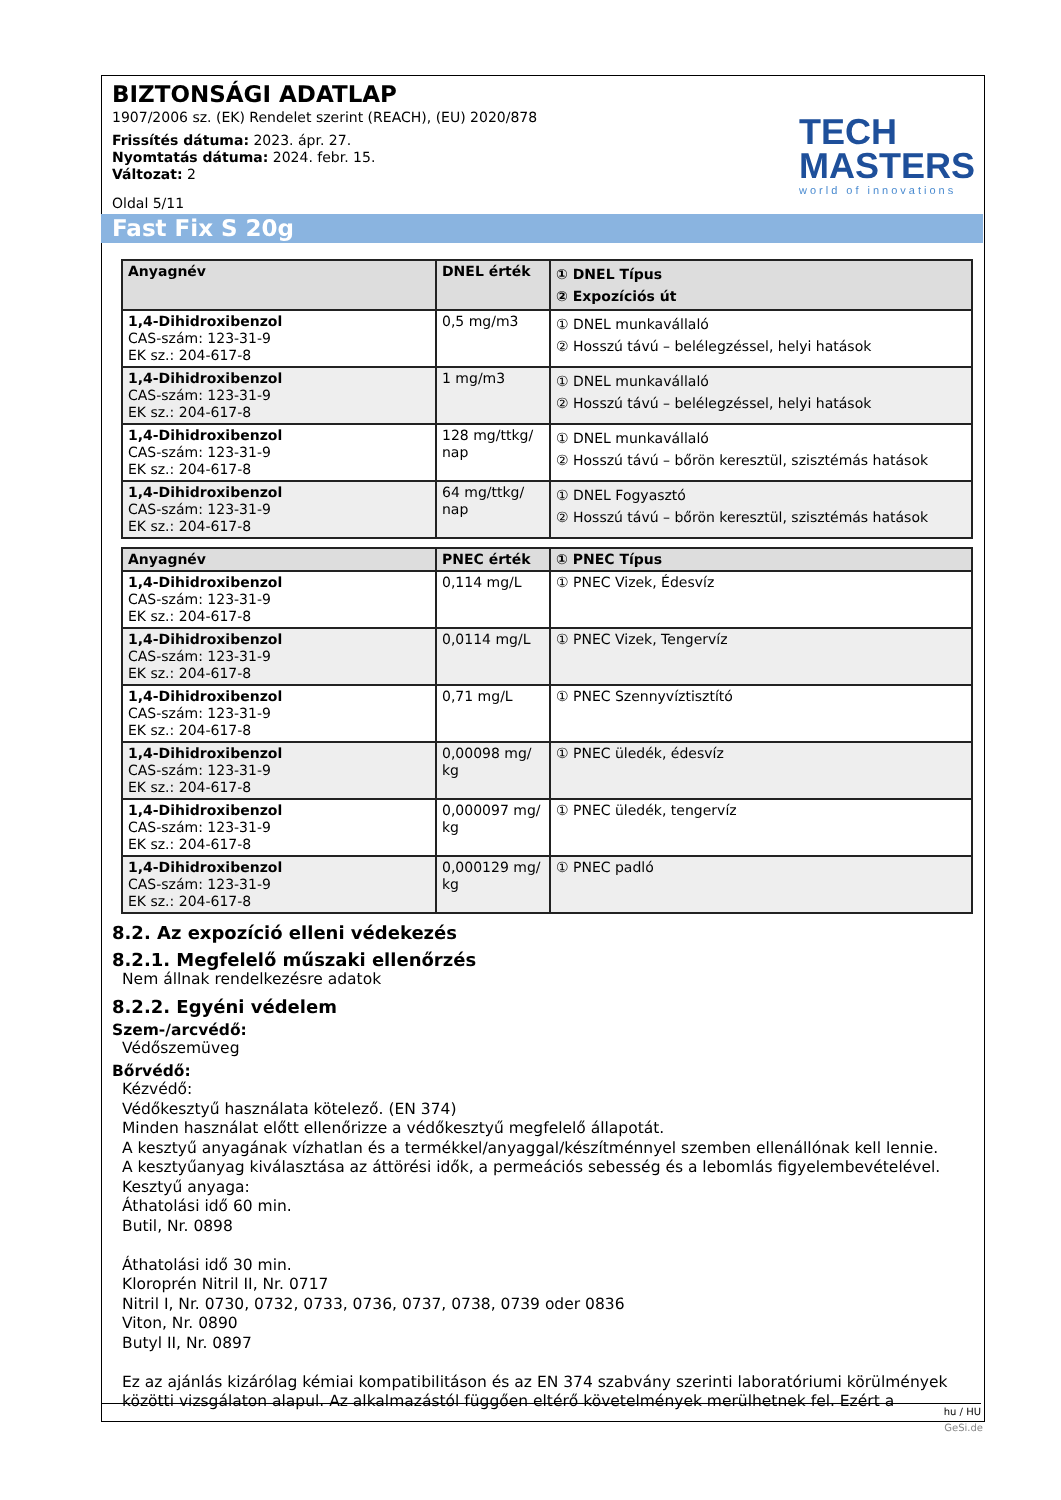BIZTONSÁGI ADATLAP
1907/2006 sz. (EK) Rendelet szerint (REACH), (EU) 2020/878
Frissítés dátuma: 2023. ápr. 27.
Nyomtatás dátuma: 2024. febr. 15.
Változat: 2
Oldal 5/11
TECH
MASTERS
world of innovations
Fast Fix S 20g
| Anyagnév | DNEL érték | ① DNEL Típus ② Expozíciós út |
| --- | --- | --- |
| 1,4-Dihidroxibenzol CAS-szám: 123-31-9 EK sz.: 204-617-8 | 0,5 mg/m3 | ① DNEL munkavállaló ② Hosszú távú – belélegzéssel, helyi hatások |
| 1,4-Dihidroxibenzol CAS-szám: 123-31-9 EK sz.: 204-617-8 | 1 mg/m3 | ① DNEL munkavállaló ② Hosszú távú – belélegzéssel, helyi hatások |
| 1,4-Dihidroxibenzol CAS-szám: 123-31-9 EK sz.: 204-617-8 | 128 mg/ttkg/ nap | ① DNEL munkavállaló ② Hosszú távú – bőrön keresztül, szisztémás hatások |
| 1,4-Dihidroxibenzol CAS-szám: 123-31-9 EK sz.: 204-617-8 | 64 mg/ttkg/ nap | ① DNEL Fogyasztó ② Hosszú távú – bőrön keresztül, szisztémás hatások |
| Anyagnév | PNEC érték | ① PNEC Típus |
| --- | --- | --- |
| 1,4-Dihidroxibenzol CAS-szám: 123-31-9 EK sz.: 204-617-8 | 0,114 mg/L | ① PNEC Vizek, Édesvíz |
| 1,4-Dihidroxibenzol CAS-szám: 123-31-9 EK sz.: 204-617-8 | 0,0114 mg/L | ① PNEC Vizek, Tengervíz |
| 1,4-Dihidroxibenzol CAS-szám: 123-31-9 EK sz.: 204-617-8 | 0,71 mg/L | ① PNEC Szennyvíztisztító |
| 1,4-Dihidroxibenzol CAS-szám: 123-31-9 EK sz.: 204-617-8 | 0,00098 mg/ kg | ① PNEC üledék, édesvíz |
| 1,4-Dihidroxibenzol CAS-szám: 123-31-9 EK sz.: 204-617-8 | 0,000097 mg/ kg | ① PNEC üledék, tengervíz |
| 1,4-Dihidroxibenzol CAS-szám: 123-31-9 EK sz.: 204-617-8 | 0,000129 mg/ kg | ① PNEC padló |
8.2. Az expozíció elleni védekezés
8.2.1. Megfelelő műszaki ellenőrzés
Nem állnak rendelkezésre adatok
8.2.2. Egyéni védelem
Szem-/arcvédő:
Védőszemüveg
Bőrvédő:
Kézvédő:
Védőkesztyű használata kötelező. (EN 374)
Minden használat előtt ellenőrizze a védőkesztyű megfelelő állapotát.
A kesztyű anyagának vízhatlan és a termékkel/anyaggal/készítménnyel szemben ellenállónak kell lennie.
A kesztyűanyag kiválasztása az áttörési idők, a permeációs sebesség és a lebomlás figyelembevételével.
Kesztyű anyaga:
Áthatolási idő 60 min.
Butil, Nr. 0898
Áthatolási idő 30 min.
Kloroprén Nitril II, Nr. 0717
Nitril I, Nr. 0730, 0732, 0733, 0736, 0737, 0738, 0739 oder 0836
Viton, Nr. 0890
Butyl II, Nr. 0897
Ez az ajánlás kizárólag kémiai kompatibilitáson és az EN 374 szabvány szerinti laboratóriumi körülmények közötti vizsgálaton alapul. Az alkalmazástól függően eltérő követelmények merülhetnek fel. Ezért a
hu / HU
GeSi.de